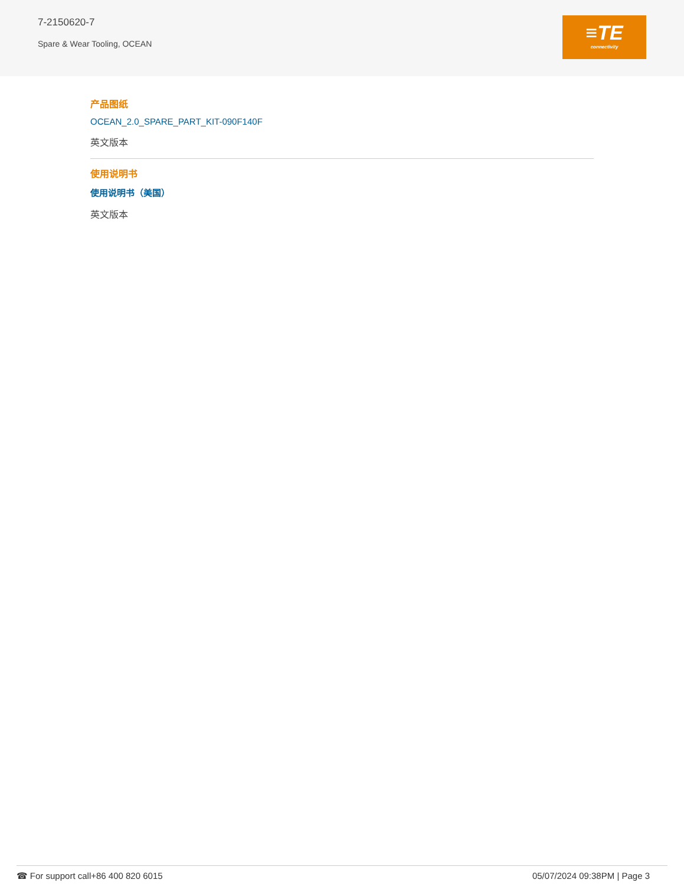7-2150620-7
Spare & Wear Tooling, OCEAN
≡TE
connectivity
产品图纸
OCEAN_2.0_SPARE_PART_KIT-090F140F
英文版本
使用说明书
使用说明书（美国）
英文版本
☎ For support call+86 400 820 6015 05/07/2024 09:38PM | Page 3